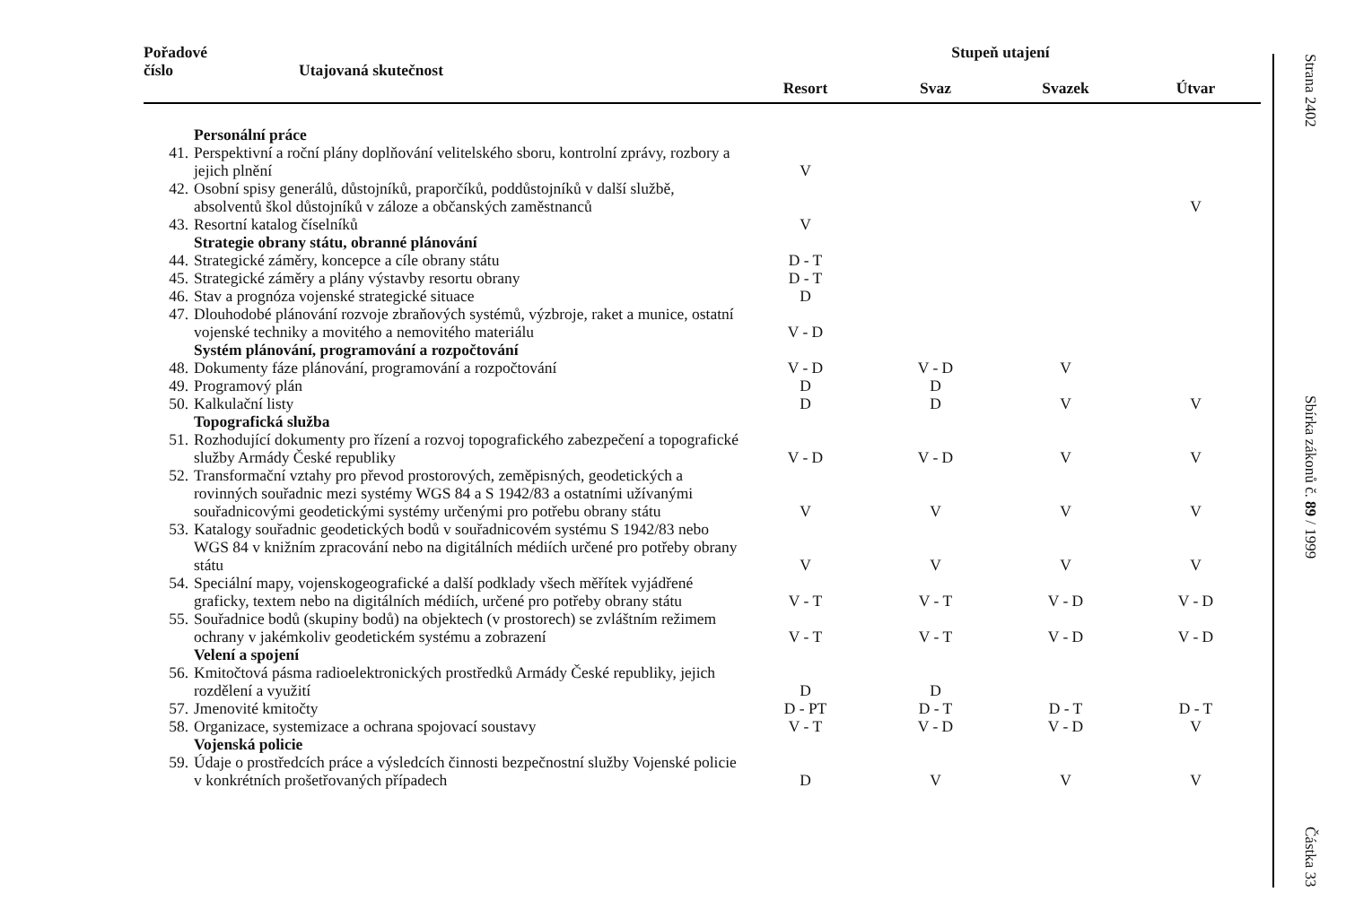| Pořadové číslo Utajovaná skutečnost | | Stupeň utajení | | | |
| --- | --- | --- | --- | --- | --- |
| | | Resort | Svaz | Svazek | Útvar |
| | Personální práce | | | | |
| 41. | Perspektivní a roční plány doplňování velitelského sboru, kontrolní zprávy, rozbory a jejich plnění | V | | | |
| 42. | Osobní spisy generálů, důstojníků, praporčíků, poddůstojníků v další službě, absolventů škol důstojníků v záloze a občanských zaměstnanců | | | | V |
| 43. | Resortní katalog číselníků | V | | | |
| | Strategie obrany státu, obranné plánování | | | | |
| 44. | Strategické záměry, koncepce a cíle obrany státu | D - T | | | |
| 45. | Strategické záměry a plány výstavby resortu obrany | D - T | | | |
| 46. | Stav a prognóza vojenské strategické situace | D | | | |
| 47. | Dlouhodobé plánování rozvoje zbraňových systémů, výzbroje, raket a munice, ostatní vojenské techniky a movitého a nemovitého materiálu | V - D | | | |
| | Systém plánování, programování a rozpočtování | | | | |
| 48. | Dokumenty fáze plánování, programování a rozpočtování | V - D | V - D | V | |
| 49. | Programový plán | D | D | | |
| 50. | Kalkulační listy | D | D | V | V |
| | Topografická služba | | | | |
| 51. | Rozhodující dokumenty pro řízení a rozvoj topografického zabezpečení a topografické služby Armády České republiky | V - D | V - D | V | V |
| 52. | Transformační vztahy pro převod prostorových, zeměpisných, geodetických a rovinných souřadnic mezi systémy WGS 84 a S 1942/83 a ostatními užívanými souřadnicovými geodetickými systémy určenými pro potřebu obrany státu | V | V | V | V |
| 53. | Katalogy souřadnic geodetických bodů v souřadnicovém systému S 1942/83 nebo WGS 84 v knižním zpracování nebo na digitálních médiích určené pro potřeby obrany státu | V | V | V | V |
| 54. | Speciální mapy, vojenskogeografické a další podklady všech měřítek vyjádřené graficky, textem nebo na digitálních médiích, určené pro potřeby obrany státu | V - T | V - T | V - D | V - D |
| 55. | Souřadnice bodů (skupiny bodů) na objektech (v prostorech) se zvláštním režimem ochrany v jakémkoliv geodetickém systému a zobrazení | V - T | V - T | V - D | V - D |
| | Velení a spojení | | | | |
| 56. | Kmitočtová pásma radioelektronických prostředků Armády České republiky, jejich rozdělení a využití | D | D | | |
| 57. | Jmenovité kmitočty | D - PT | D - T | D - T | D - T |
| 58. | Organizace, systemizace a ochrana spojovací soustavy | V - T | V - D | V - D | V |
| | Vojenská policie | | | | |
| 59. | Údaje o prostředcích práce a výsledcích činnosti bezpečnostní služby Vojenské policie v konkrétních prošetřovaných případech | D | V | V | V |
Strana 2402
Sbírka zákonů č. 89 / 1999
Částka 33